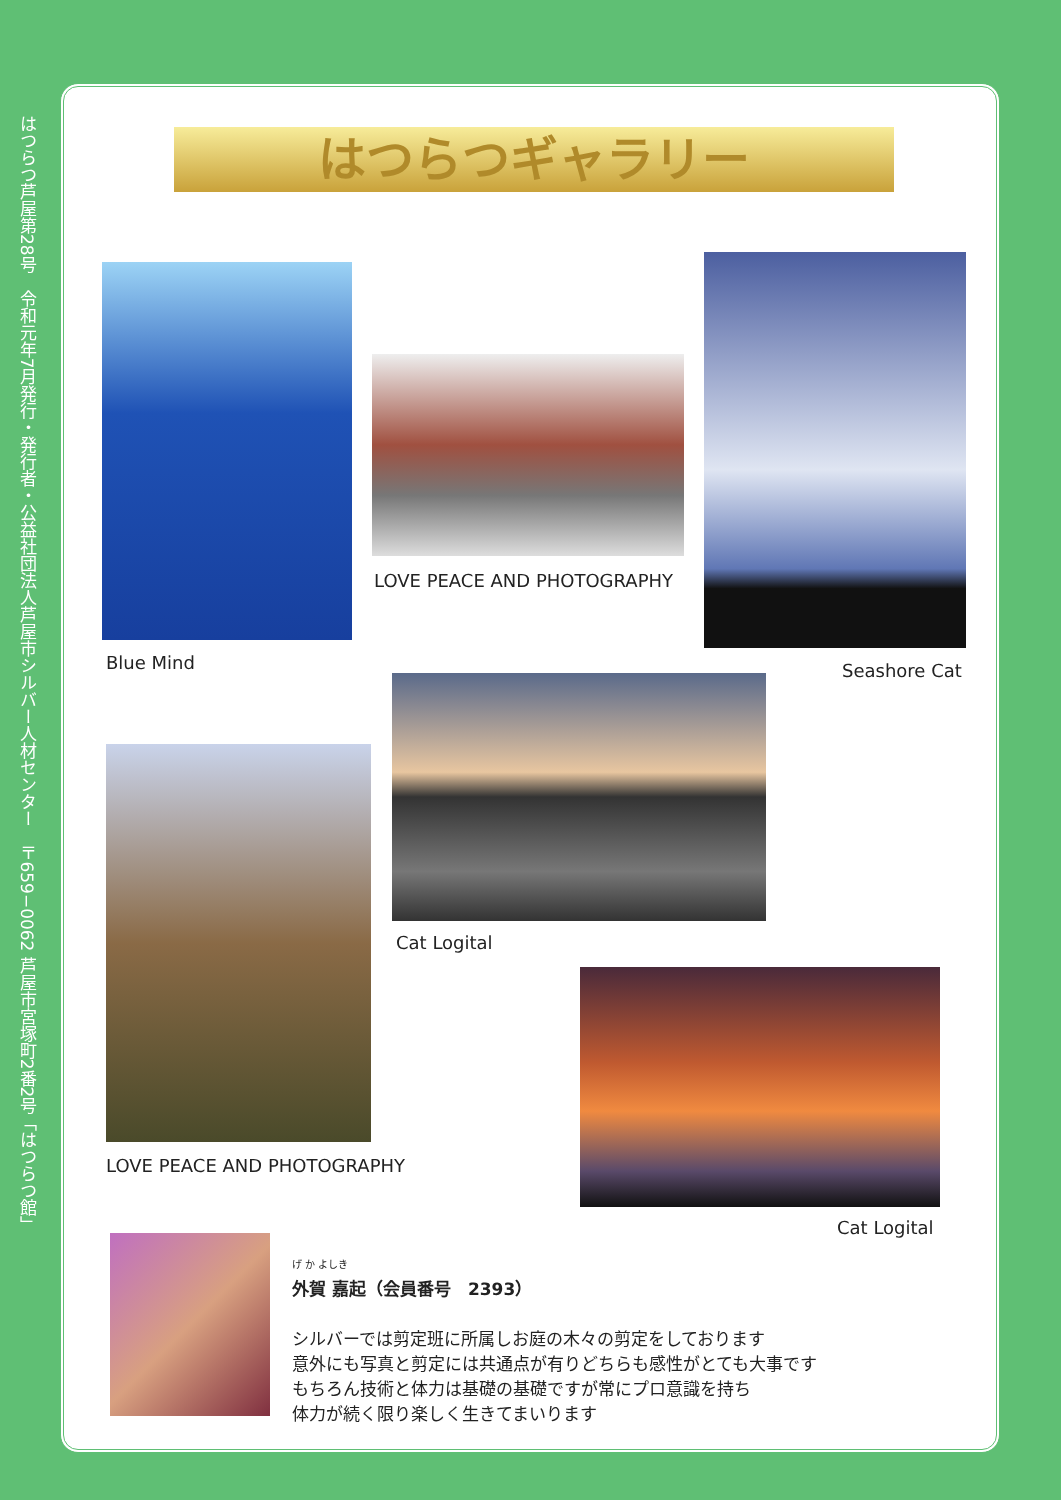はつらつ芦屋第28号　令和元年7月発行・発行者・公益社団法人芦屋市シルバー人材センター　〒659−0062 芦屋市宮塚町2番2号「はつらつ館」
はつらつギャラリー
Blue Mind
LOVE PEACE AND PHOTOGRAPHY
Seashore Cat
Cat Logital
LOVE PEACE AND PHOTOGRAPHY
Cat Logital
げ か よしき
外賀 嘉起（会員番号　2393）
シルバーでは剪定班に所属しお庭の木々の剪定をしております
意外にも写真と剪定には共通点が有りどちらも感性がとても大事です
もちろん技術と体力は基礎の基礎ですが常にプロ意識を持ち
体力が続く限り楽しく生きてまいります